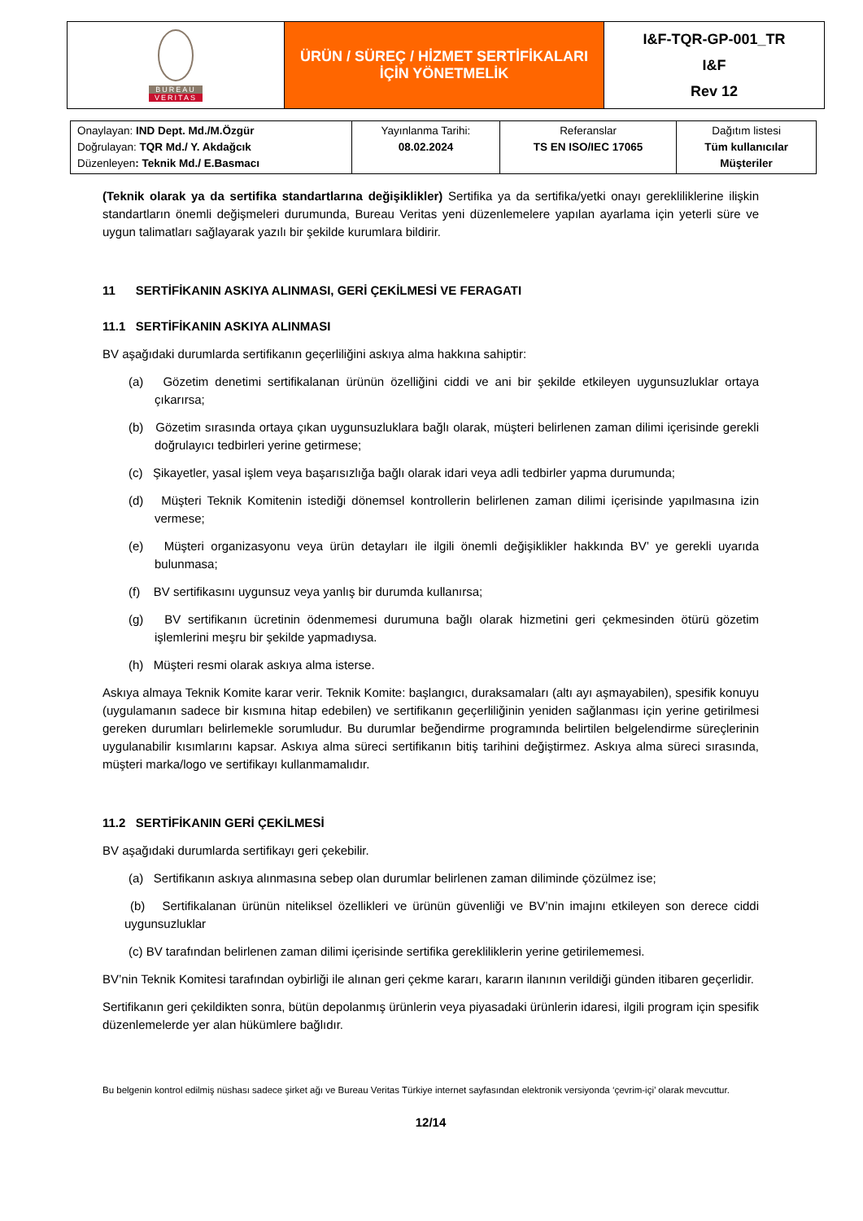| BUREAU VERITAS | ÜRÜN / SÜREÇ / HİZMET SERTİFİKALARI İÇİN YÖNETMELİK | I&F-TQR-GP-001_TR I&F Rev 12 |
| Onaylayan: IND Dept. Md./M.Özgür Doğrulayan: TQR Md./ Y. Akdağcık Düzenleyen : Teknik Md./ E.Basmacı | Yayınlanma Tarihi: 08.02.2024 | Referanslar TS EN ISO/IEC 17065 | Dağıtım listesi Tüm kullanıcılar Müşteriler |
(Teknik olarak ya da sertifika standartlarına değişiklikler) Sertifika ya da sertifika/yetki onayı gerekliliklerine ilişkin standartların önemli değişmeleri durumunda, Bureau Veritas yeni düzenlemelere yapılan ayarlama için yeterli süre ve uygun talimatları sağlayarak yazılı bir şekilde kurumlara bildirir.
11 SERTİFİKANIN ASKIYA ALINMASI, GERİ ÇEKİLMESİ VE FERAGATI
11.1 SERTİFİKANIN ASKIYA ALINMASI
BV aşağıdaki durumlarda sertifikanın geçerliliğini askıya alma hakkına sahiptir:
(a) Gözetim denetimi sertifikalanan ürünün özelliğini ciddi ve ani bir şekilde etkileyen uygunsuzluklar ortaya çıkarırsa;
(b) Gözetim sırasında ortaya çıkan uygunsuzluklara bağlı olarak, müşteri belirlenen zaman dilimi içerisinde gerekli doğrulayıcı tedbirleri yerine getirmese;
(c) Şikayetler, yasal işlem veya başarısızlığa bağlı olarak idari veya adli tedbirler yapma durumunda;
(d) Müşteri Teknik Komitenin istediği dönemsel kontrollerin belirlenen zaman dilimi içerisinde yapılmasına izin vermese;
(e) Müşteri organizasyonu veya ürün detayları ile ilgili önemli değişiklikler hakkında BV’ ye gerekli uyarıda bulunmasa;
(f) BV sertifikasını uygunsuz veya yanlış bir durumda kullanırsa;
(g) BV sertifikanın ücretinin ödenmemesi durumuna bağlı olarak hizmetini geri çekmesinden ötürü gözetim işlemlerini meşru bir şekilde yapmadıysa.
(h) Müşteri resmi olarak askıya alma isterse.
Askıya almaya Teknik Komite karar verir. Teknik Komite: başlangıcı, duraksamaları (altı ayı aşmayabilen), spesifik konuyu (uygulamanın sadece bir kısmına hitap edebilen) ve sertifikanın geçerliliğinin yeniden sağlanması için yerine getirilmesi gereken durumları belirlemekle sorumludur. Bu durumlar beğendirme programında belirtilen belgelendirme süreçlerinin uygulanabilir kısımlarını kapsar. Askıya alma süreci sertifikanın bitiş tarihini değiştirmez. Askıya alma süreci sırasında, müşteri marka/logo ve sertifikayı kullanmamalıdır.
11.2 SERTİFİKANIN GERİ ÇEKİLMESİ
BV aşağıdaki durumlarda sertifikayı geri çekebilir.
(a) Sertifikanın askıya alınmasına sebep olan durumlar belirlenen zaman diliminde çözülmez ise;
(b) Sertifikalanan ürünün niteliksel özellikleri ve ürünün güvenliği ve BV’nin imajını etkileyen son derece ciddi uygunsuzluklar
(c) BV tarafından belirlenen zaman dilimi içerisinde sertifika gerekliliklerin yerine getirilememesi.
BV’nin Teknik Komitesi tarafından oybirliği ile alınan geri çekme kararı, kararın ilanının verildiği günden itibaren geçerlidir.
Sertifikanın geri çekildikten sonra, bütün depolanmış ürünlerin veya piyasadaki ürünlerin idaresi, ilgili program için spesifik düzenlemelerde yer alan hükümlere bağlıdır.
Bu belgenin kontrol edilmiş nüshası sadece şirket ağı ve Bureau Veritas Türkiye internet sayfasından elektronik versiyonda ‘çevrim-içi’ olarak mevcuttur.
12/14